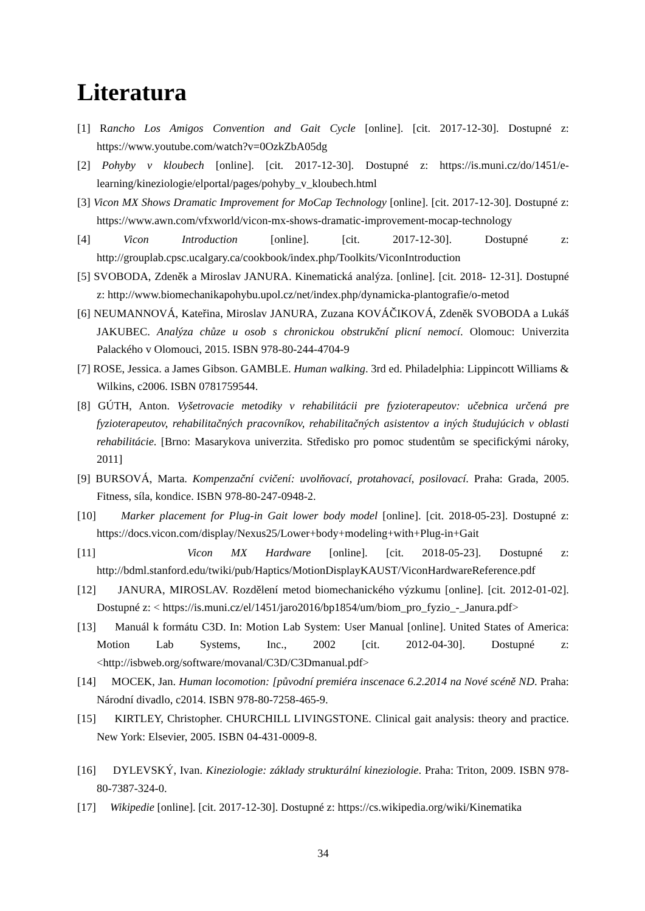Literatura
[1] Rancho Los Amigos Convention and Gait Cycle [online]. [cit. 2017-12-30]. Dostupné z: https://www.youtube.com/watch?v=0OzkZbA05dg
[2] Pohyby v kloubech [online]. [cit. 2017-12-30]. Dostupné z: https://is.muni.cz/do/1451/e-learning/kineziologie/elportal/pages/pohyby_v_kloubech.html
[3] Vicon MX Shows Dramatic Improvement for MoCap Technology [online]. [cit. 2017-12-30]. Dostupné z: https://www.awn.com/vfxworld/vicon-mx-shows-dramatic-improvement-mocap-technology
[4] Vicon Introduction [online]. [cit. 2017-12-30]. Dostupné z: http://grouplab.cpsc.ucalgary.ca/cookbook/index.php/Toolkits/ViconIntroduction
[5] SVOBODA, Zdeněk a Miroslav JANURA. Kinematická analýza. [online]. [cit. 2018- 12-31]. Dostupné z: http://www.biomechanikapohybu.upol.cz/net/index.php/dynamicka-plantografie/o-metod
[6] NEUMANNOVÁ, Kateřina, Miroslav JANURA, Zuzana KOVÁČIKOVÁ, Zdeněk SVOBODA a Lukáš JAKUBEC. Analýza chůze u osob s chronickou obstrukční plicní nemocí. Olomouc: Univerzita Palackého v Olomouci, 2015. ISBN 978-80-244-4704-9
[7] ROSE, Jessica. a James Gibson. GAMBLE. Human walking. 3rd ed. Philadelphia: Lippincott Williams & Wilkins, c2006. ISBN 0781759544.
[8] GÚTH, Anton. Vyšetrovacie metodiky v rehabilitácii pre fyzioterapeutov: učebnica určená pre fyzioterapeutov, rehabilitačných pracovníkov, rehabilitačných asistentov a iných študujúcich v oblasti rehabilitácie. [Brno: Masarykova univerzita. Středisko pro pomoc studentům se specifickými nároky, 2011]
[9] BURSOVÁ, Marta. Kompenzační cvičení: uvolňovací, protahovací, posilovací. Praha: Grada, 2005. Fitness, síla, kondice. ISBN 978-80-247-0948-2.
[10] Marker placement for Plug-in Gait lower body model [online]. [cit. 2018-05-23]. Dostupné z: https://docs.vicon.com/display/Nexus25/Lower+body+modeling+with+Plug-in+Gait
[11] Vicon MX Hardware [online]. [cit. 2018-05-23]. Dostupné z: http://bdml.stanford.edu/twiki/pub/Haptics/MotionDisplayKAUST/ViconHardwareReference.pdf
[12] JANURA, MIROSLAV. Rozdělení metod biomechanického výzkumu [online]. [cit. 2012-01-02]. Dostupné z: < https://is.muni.cz/el/1451/jaro2016/bp1854/um/biom_pro_fyzio_-_Janura.pdf>
[13] Manuál k formátu C3D. In: Motion Lab System: User Manual [online]. United States of America: Motion Lab Systems, Inc., 2002 [cit. 2012-04-30]. Dostupné z: <http://isbweb.org/software/movanal/C3D/C3Dmanual.pdf>
[14] MOCEK, Jan. Human locomotion: [původní premiéra inscenace 6.2.2014 na Nové scéně ND. Praha: Národní divadlo, c2014. ISBN 978-80-7258-465-9.
[15] KIRTLEY, Christopher. CHURCHILL LIVINGSTONE. Clinical gait analysis: theory and practice. New York: Elsevier, 2005. ISBN 04-431-0009-8.
[16] DYLEVSKÝ, Ivan. Kineziologie: základy strukturální kineziologie. Praha: Triton, 2009. ISBN 978-80-7387-324-0.
[17] Wikipedie [online]. [cit. 2017-12-30]. Dostupné z: https://cs.wikipedia.org/wiki/Kinematika
34